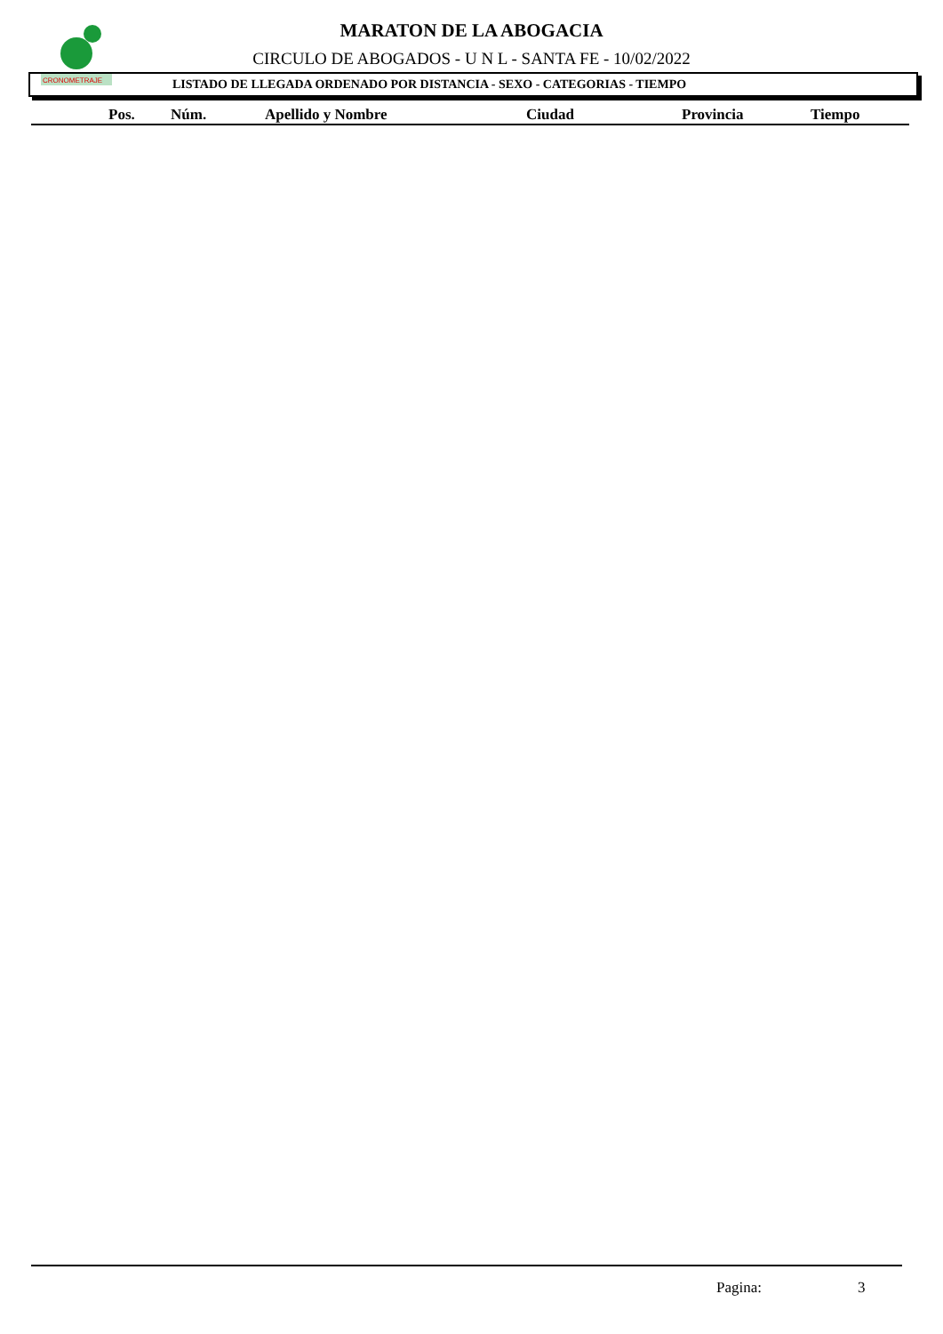CRONOMETRAJE
MARATON DE LA ABOGACIA
CIRCULO DE ABOGADOS - U N L - SANTA FE - 10/02/2022
LISTADO DE LLEGADA ORDENADO POR DISTANCIA - SEXO - CATEGORIAS - TIEMPO
| | Pos. | Núm. | Apellido y Nombre | Ciudad | Provincia | Tiempo |
| --- | --- | --- | --- | --- | --- | --- |
Pagina: 3